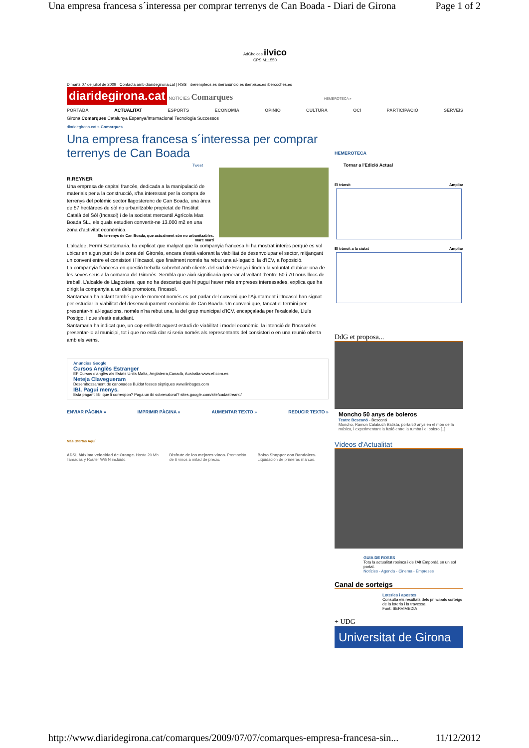Una empresa francesa s´interessa per comprar terrenys de Can Boada - Diari de Girona Page 1 of 2
AdChoices ilvico
CPS M11550
Dimarts 07 de juliol de 2009 Contacta amb diaridegirona.cat | RSS iberempleos.es iberanuncio.es iberpisos.es ibercoches.es
diaridegirona.cat NOTÍCIES Comarques HEMEROTECA »
PORTADA ACTUALITAT ESPORTS ECONOMIA OPINIÓ CULTURA OCI PARTICIPACIÓ SERVEIS
Girona Comarques Catalunya Espanya/Internacional Tecnologia Successos
diaridegirona.cat » Comarques
Una empresa francesa s´interessa per comprar terrenys de Can Boada
Tweet
R.REYNER
Una empresa de capital francès, dedicada a la manipulació de materials per a la construcció, s'ha interessat per la compra de terrenys del polèmic sector llagosterenc de Can Boada, una àrea de 57 hectàrees de sòl no urbanitzable propietat de l'Institut Català del Sòl (Incasol) i de la societat mercantil Agrícola Mas Boada SL., els quals estudien convertir-ne 13.000 m2 en una zona d'activitat econòmica.
Els terrenys de Can Boada, que actualment són no urbanitzables.
marc martí
L'alcalde, Fermí Santamaria, ha explicat que malgrat que la companyia francesa hi ha mostrat interès perquè es vol ubicar en algun punt de la zona del Gironès, encara s'està valorant la viabilitat de desenvolupar el sector, mitjançant un conveni entre el consistori i l'Incasol, que finalment només ha rebut una al·legació, la d'ICV, a l'oposició.
La companyia francesa en qüestió treballa sobretot amb clients del sud de França i tindria la voluntat d'ubicar una de les seves seus a la comarca del Gironès. Sembla que això significaria generar al voltant d'entre 50 i 70 nous llocs de treball. L'alcalde de Llagostera, que no ha descartat que hi pugui haver més empreses interessades, explica que ha dirigit la companyia a un dels promotors, l'Incasol.
Santamaria ha aclarit també que de moment només es pot parlar del conveni que l'Ajuntament i l'Incasol han signat per estudiar la viabilitat del desenvolupament econòmic de Can Boada. Un conveni que, tancat el termini per presentar-hi al·legacions, només n'ha rebut una, la del grup municipal d'ICV, encapçalada per l'exalcalde, Lluís Postigo, i que s'està estudiant.
Santamaria ha indicat que, un cop enllestit aquest estudi de viabilitat i model econòmic, la intenció de l'Incasol és presentar-lo al municipi, tot i que no està clar si seria només als representants del consistori o en una reunió oberta amb els veïns.
Anuncios Google
Cursos Anglès Estranger
EF Cursos d'anglès als Estats Units Malta, Anglaterra,Canadà, Australia www.ef.com.es
Neteja Clavegueram
Desembossament de canonades Buidat fosses sèptiques www.linbages.com
IBI, Pagui menys.
Està pagant l'ibi que li correspon? Paga un ibi sobrevalorat? sites.google.com/site/cadastrearxi/
ENVIAR PÀGINA » IMPRIMIR PÀGINA » AUMENTAR TEXTO » REDUCIR TEXTO »
Más Ofertas Aquí
ADSL Máxima velocidad de Orange. Hasta 20 Mb llamadas y Router Wifi N incluido.
Disfrute de los mejores vinos. Promoción de 6 vinos a mitad de precio.
Bolso Shopper con Bandolera. Liquidación de primeras marcas.
HEMEROTECA
Tornar a l'Edició Actual
El trànsit Ampliar
El trànsit a la ciutat Ampliar
DdG et proposa...
Moncho 50 anys de boleros
Teatre Bescanó - Bescanó
Moncho, Ramon Calabuch Batista, porta 50 anys en el món de la música, i experimentant la fusió entre la rumba i el bolero [..]
Vídeos d'Actualitat
GUIA DE ROSES
Tota la actualitat rosinca i de l'Alt Empordà en un sol portal.
Notícies - Agenda - Cinema - Empreses
Canal de sorteigs
Loteries i apostes
Consulta els resultats dels principals sorteigs de la loteria i la travessa.
Font: SERVIMEDIA
+ UDG
Universitat de Girona
http://www.diaridegirona.cat/comarques/2009/07/07/comarques-empresa-francesa-sin... 11/12/2012